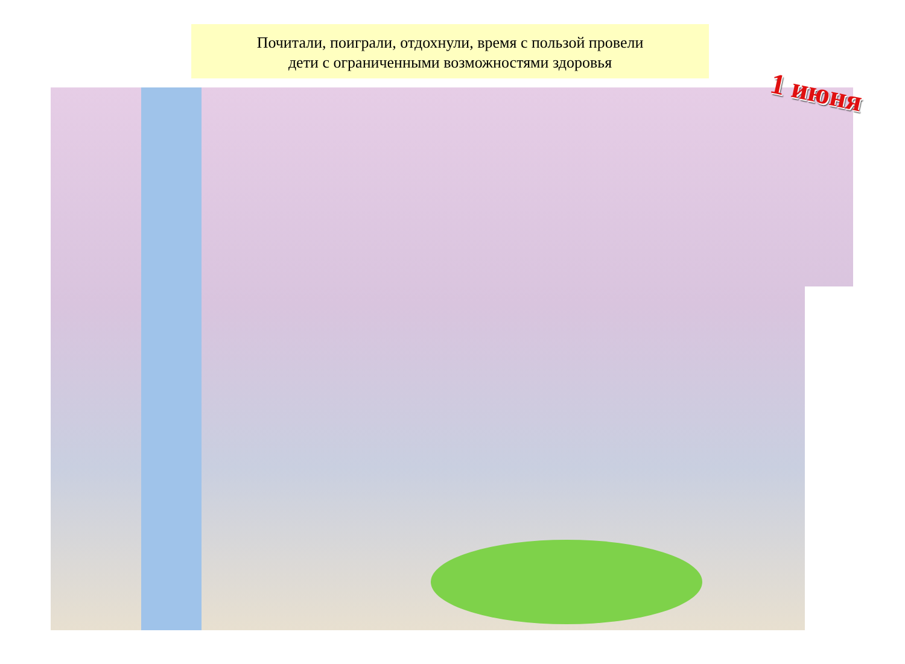Почитали, поиграли, отдохнули, время с пользой провели
дети с ограниченными возможностями здоровья
1 июня